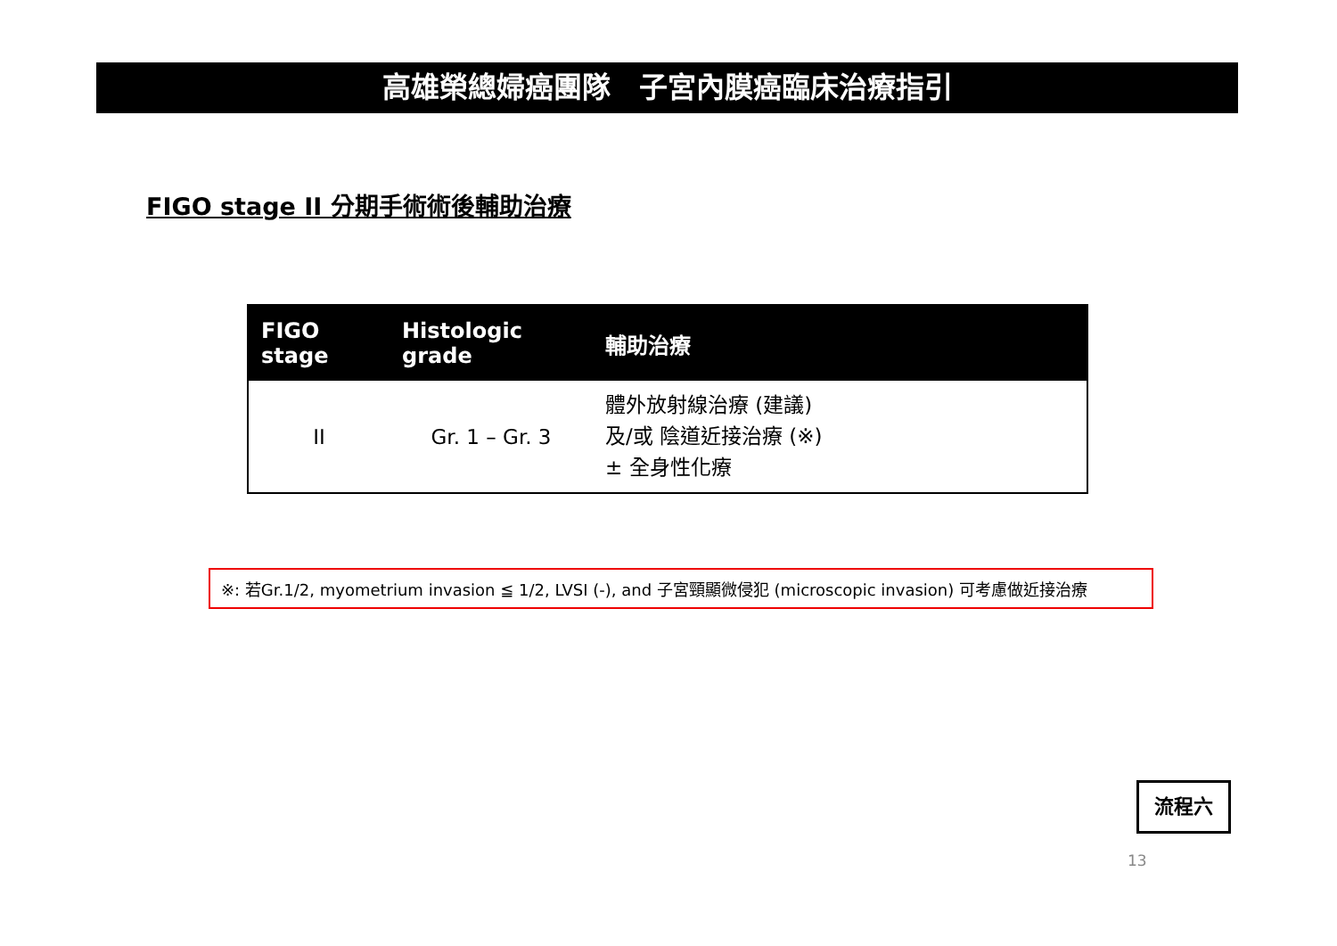高雄榮總婦癌團隊　子宮內膜癌臨床治療指引
FIGO stage II 分期手術術後輔助治療
| FIGO stage | Histologic grade | 輔助治療 |
| --- | --- | --- |
| II | Gr. 1 – Gr. 3 | 體外放射線治療 (建議) 及/或 陰道近接治療 (※) ± 全身性化療 |
※: 若Gr.1/2, myometrium invasion ≦ 1/2, LVSI (-), and 子宮頸顯微侵犯 (microscopic invasion) 可考慮做近接治療
流程六
13